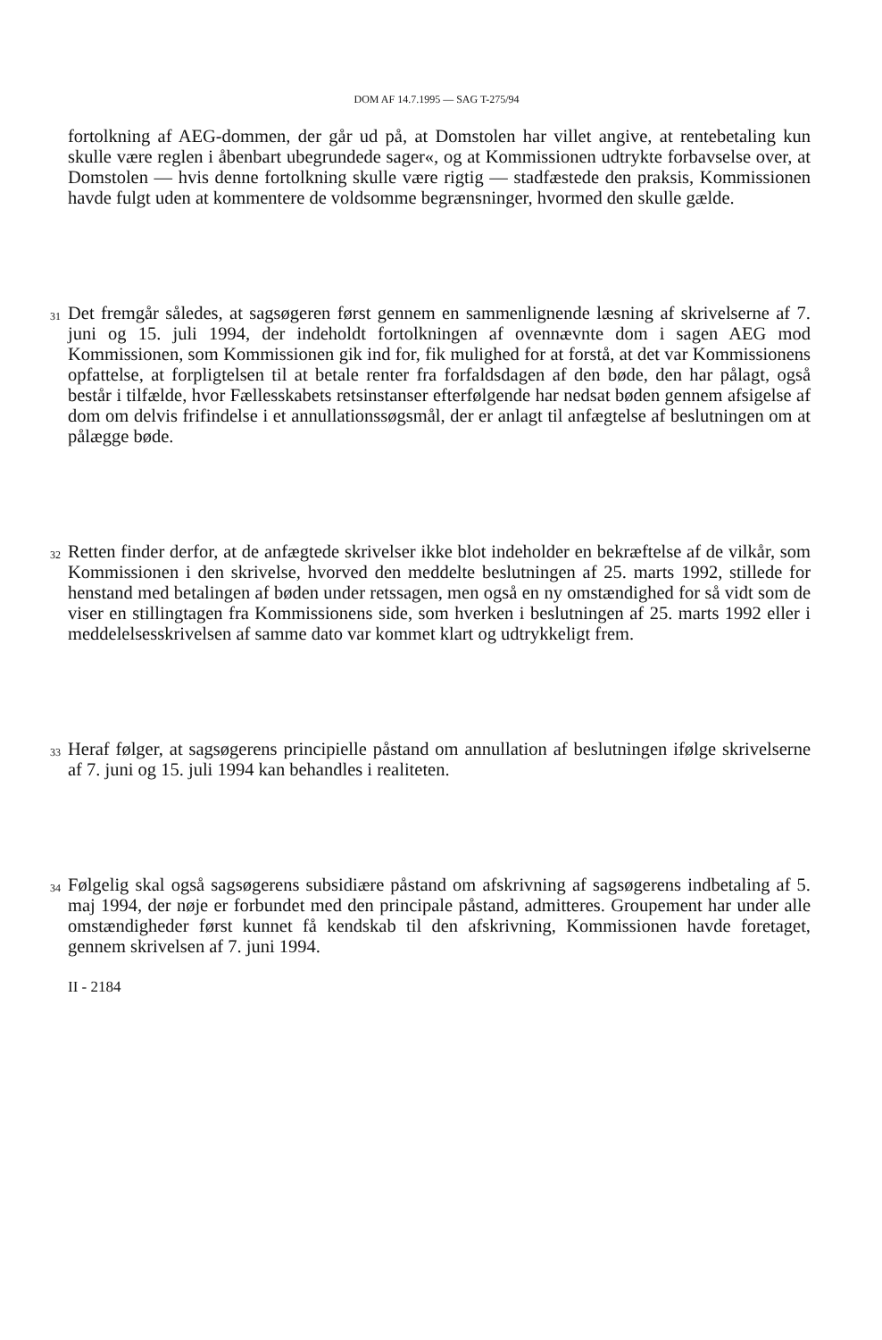DOM AF 14.7.1995 — SAG T-275/94
fortolkning af AEG-dommen, der går ud på, at Domstolen har villet angive, at rentebetaling kun skulle være reglen i åbenbart ubegrundede sager«, og at Kommissionen udtrykte forbavselse over, at Domstolen — hvis denne fortolkning skulle være rigtig — stadfæstede den praksis, Kommissionen havde fulgt uden at kommentere de voldsomme begrænsninger, hvormed den skulle gælde.
31
Det fremgår således, at sagsøgeren først gennem en sammenlignende læsning af skrivelserne af 7. juni og 15. juli 1994, der indeholdt fortolkningen af ovennævnte dom i sagen AEG mod Kommissionen, som Kommissionen gik ind for, fik mulighed for at forstå, at det var Kommissionens opfattelse, at forpligtelsen til at betale renter fra forfaldsdagen af den bøde, den har pålagt, også består i tilfælde, hvor Fællesskabets retsinstanser efterfølgende har nedsat bøden gennem afsigelse af dom om delvis frifindelse i et annullationssøgsmål, der er anlagt til anfægtelse af beslutningen om at pålægge bøde.
32
Retten finder derfor, at de anfægtede skrivelser ikke blot indeholder en bekræftelse af de vilkår, som Kommissionen i den skrivelse, hvorved den meddelte beslutningen af 25. marts 1992, stillede for henstand med betalingen af bøden under retssagen, men også en ny omstændighed for så vidt som de viser en stillingtagen fra Kommissionens side, som hverken i beslutningen af 25. marts 1992 eller i meddelelsesskrivelsen af samme dato var kommet klart og udtrykkeligt frem.
33
Heraf følger, at sagsøgerens principielle påstand om annullation af beslutningen ifølge skrivelserne af 7. juni og 15. juli 1994 kan behandles i realiteten.
34
Følgelig skal også sagsøgerens subsidiære påstand om afskrivning af sagsøgerens indbetaling af 5. maj 1994, der nøje er forbundet med den principale påstand, admitteres. Groupement har under alle omstændigheder først kunnet få kendskab til den afskrivning, Kommissionen havde foretaget, gennem skrivelsen af 7. juni 1994.
II - 2184